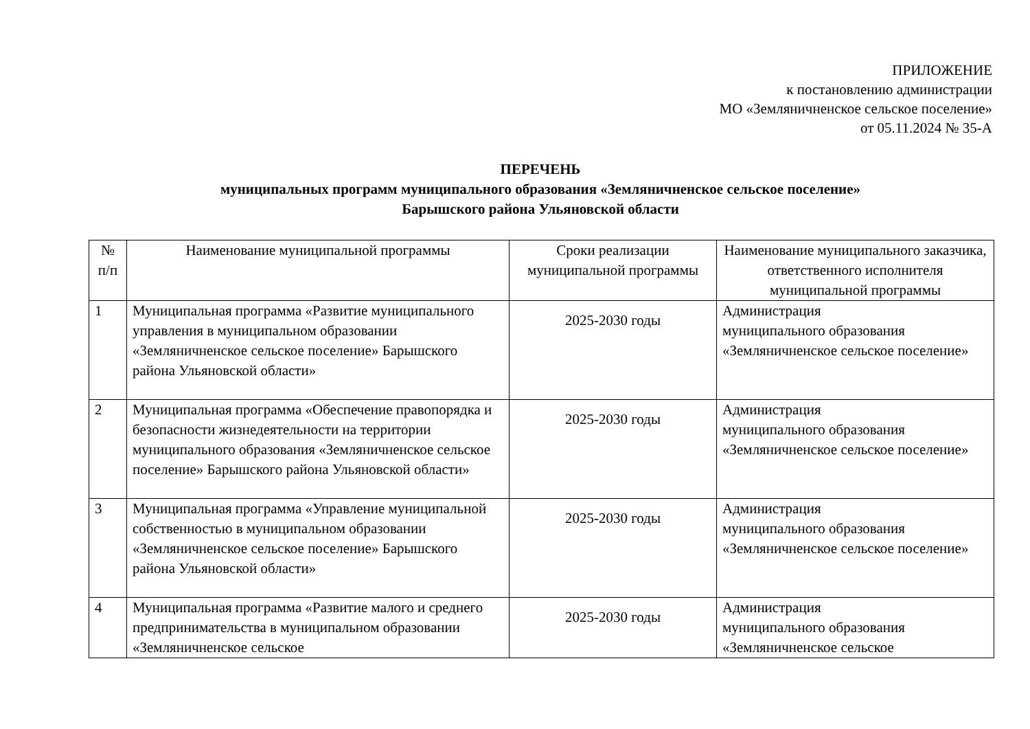ПРИЛОЖЕНИЕ
к постановлению администрации
МО «Земляничненское сельское поселение»
от 05.11.2024 № 35-А
ПЕРЕЧЕНЬ
муниципальных программ муниципального образования «Земляничненское сельское поселение»
Барышского района Ульяновской области
| № п/п | Наименование муниципальной программы | Сроки реализации муниципальной программы | Наименование муниципального заказчика, ответственного исполнителя муниципальной программы |
| --- | --- | --- | --- |
| 1 | Муниципальная программа «Развитие муниципального управления в муниципальном образовании «Земляничненское сельское поселение» Барышского района Ульяновской области» | 2025-2030 годы | Администрация муниципального образования «Земляничненское сельское поселение» |
| 2 | Муниципальная программа «Обеспечение правопорядка и безопасности жизнедеятельности на территории муниципального образования «Земляничненское сельское поселение» Барышского района Ульяновской области» | 2025-2030 годы | Администрация муниципального образования «Земляничненское сельское поселение» |
| 3 | Муниципальная программа «Управление муниципальной собственностью в муниципальном образовании «Земляничненское сельское поселение» Барышского района Ульяновской области» | 2025-2030 годы | Администрация муниципального образования «Земляничненское сельское поселение» |
| 4 | Муниципальная программа «Развитие малого и среднего предпринимательства в муниципальном образовании «Земляничненское сельское | 2025-2030 годы | Администрация муниципального образования «Земляничненское сельское |